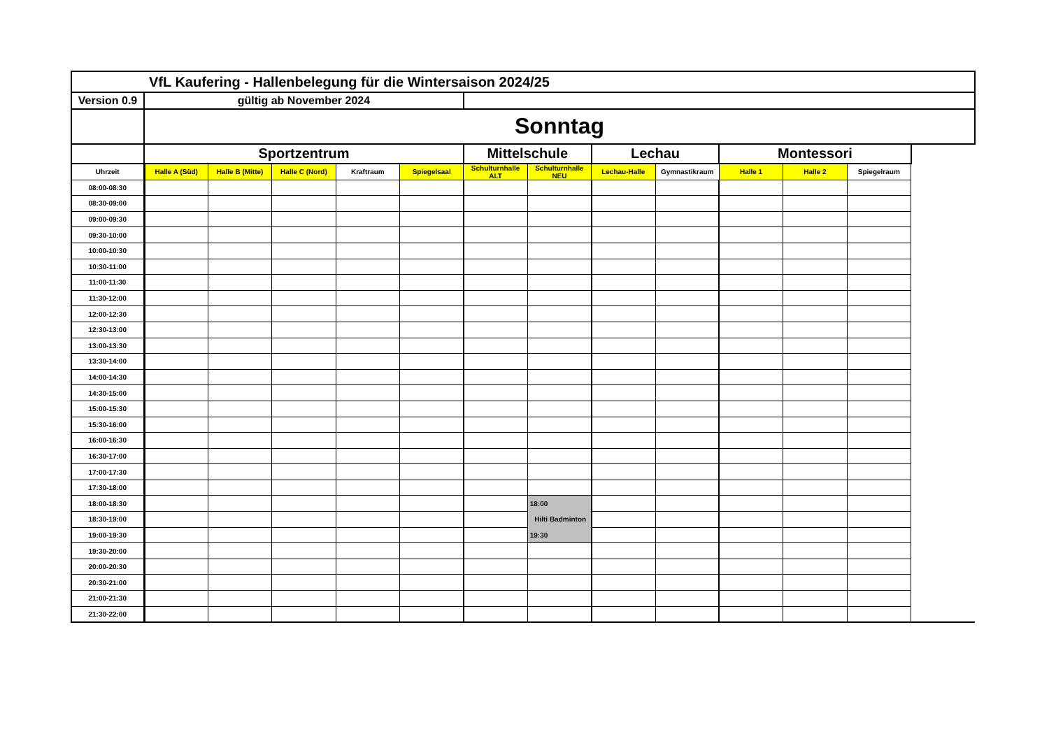| VfL Kaufering - Hallenbelegung für die Wintersaison 2024/25 | | | | | | | | | | | | |
| Version 0.9 | gültig ab November 2024 | | | | | | | | | | | |
| | Sonntag | | | | | | | | | | | |
| | Sportzentrum | | | | | Mittelschule | | Lechau | | Montessori | | |
| Uhrzeit | Halle A (Süd) | Halle B (Mitte) | Halle C (Nord) | Kraftraum | Spiegelsaal | Schulturnhalle ALT | Schulturnhalle NEU | Lechau-Halle | Gymnastikraum | Halle 1 | Halle 2 | Spiegelraum |
| 08:00-08:30 | | | | | | | | | | | | |
| 08:30-09:00 | | | | | | | | | | | | |
| 09:00-09:30 | | | | | | | | | | | | |
| 09:30-10:00 | | | | | | | | | | | | |
| 10:00-10:30 | | | | | | | | | | | | |
| 10:30-11:00 | | | | | | | | | | | | |
| 11:00-11:30 | | | | | | | | | | | | |
| 11:30-12:00 | | | | | | | | | | | | |
| 12:00-12:30 | | | | | | | | | | | | |
| 12:30-13:00 | | | | | | | | | | | | |
| 13:00-13:30 | | | | | | | | | | | | |
| 13:30-14:00 | | | | | | | | | | | | |
| 14:00-14:30 | | | | | | | | | | | | |
| 14:30-15:00 | | | | | | | | | | | | |
| 15:00-15:30 | | | | | | | | | | | | |
| 15:30-16:00 | | | | | | | | | | | | |
| 16:00-16:30 | | | | | | | | | | | | |
| 16:30-17:00 | | | | | | | | | | | | |
| 17:00-17:30 | | | | | | | | | | | | |
| 17:30-18:00 | | | | | | | | | | | | |
| 18:00-18:30 | | | | | | | 18:00 | | | | | |
| 18:30-19:00 | | | | | | | Hilti Badminton | | | | | |
| 19:00-19:30 | | | | | | | 19:30 | | | | | |
| 19:30-20:00 | | | | | | | | | | | | |
| 20:00-20:30 | | | | | | | | | | | | |
| 20:30-21:00 | | | | | | | | | | | | |
| 21:00-21:30 | | | | | | | | | | | | |
| 21:30-22:00 | | | | | | | | | | | | |